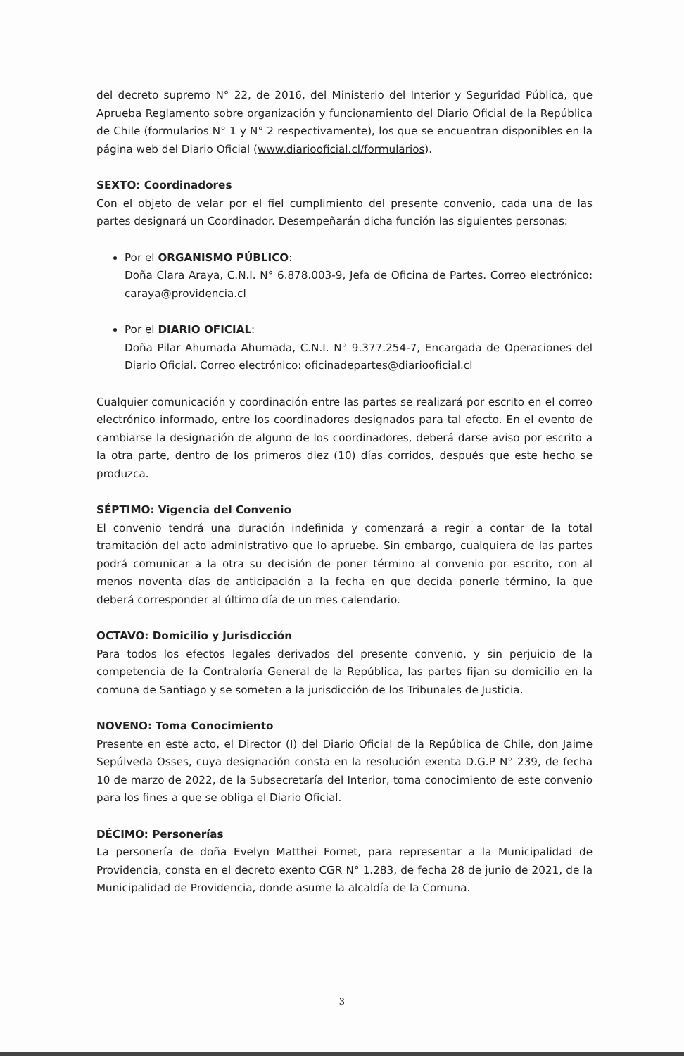del decreto supremo N° 22, de 2016, del Ministerio del Interior y Seguridad Pública, que Aprueba Reglamento sobre organización y funcionamiento del Diario Oficial de la República de Chile (formularios N° 1 y N° 2 respectivamente), los que se encuentran disponibles en la página web del Diario Oficial (www.diariooficial.cl/formularios).
SEXTO: Coordinadores
Con el objeto de velar por el fiel cumplimiento del presente convenio, cada una de las partes designará un Coordinador. Desempeñarán dicha función las siguientes personas:
Por el ORGANISMO PÚBLICO:
Doña Clara Araya, C.N.I. N° 6.878.003-9, Jefa de Oficina de Partes. Correo electrónico: caraya@providencia.cl
Por el DIARIO OFICIAL:
Doña Pilar Ahumada Ahumada, C.N.I. N° 9.377.254-7, Encargada de Operaciones del Diario Oficial. Correo electrónico: oficinadepartes@diariooficial.cl
Cualquier comunicación y coordinación entre las partes se realizará por escrito en el correo electrónico informado, entre los coordinadores designados para tal efecto. En el evento de cambiarse la designación de alguno de los coordinadores, deberá darse aviso por escrito a la otra parte, dentro de los primeros diez (10) días corridos, después que este hecho se produzca.
SÉPTIMO: Vigencia del Convenio
El convenio tendrá una duración indefinida y comenzará a regir a contar de la total tramitación del acto administrativo que lo apruebe. Sin embargo, cualquiera de las partes podrá comunicar a la otra su decisión de poner término al convenio por escrito, con al menos noventa días de anticipación a la fecha en que decida ponerle término, la que deberá corresponder al último día de un mes calendario.
OCTAVO: Domicilio y Jurisdicción
Para todos los efectos legales derivados del presente convenio, y sin perjuicio de la competencia de la Contraloría General de la República, las partes fijan su domicilio en la comuna de Santiago y se someten a la jurisdicción de los Tribunales de Justicia.
NOVENO: Toma Conocimiento
Presente en este acto, el Director (I) del Diario Oficial de la República de Chile, don Jaime Sepúlveda Osses, cuya designación consta en la resolución exenta D.G.P N° 239, de fecha 10 de marzo de 2022, de la Subsecretaría del Interior, toma conocimiento de este convenio para los fines a que se obliga el Diario Oficial.
DÉCIMO: Personerías
La personería de doña Evelyn Matthei Fornet, para representar a la Municipalidad de Providencia, consta en el decreto exento CGR N° 1.283, de fecha 28 de junio de 2021, de la Municipalidad de Providencia, donde asume la alcaldía de la Comuna.
3